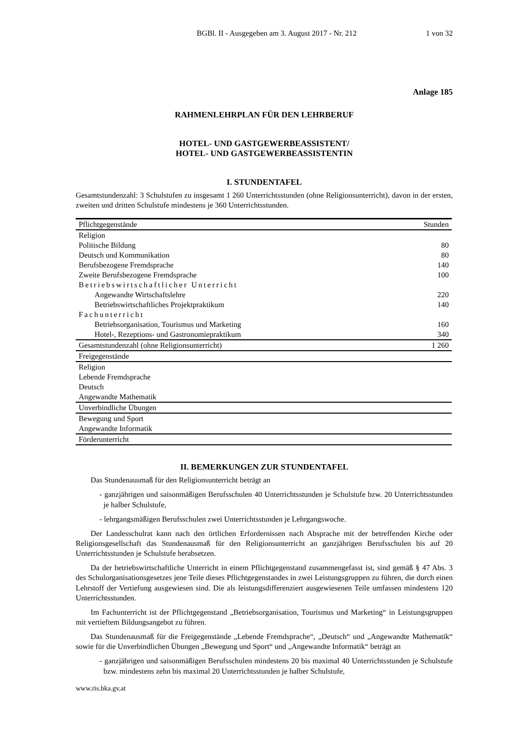BGBl. II - Ausgegeben am 3. August 2017 - Nr. 212 1 von 32
Anlage 185
RAHMENLEHRPLAN FÜR DEN LEHRBERUF
HOTEL- UND GASTGEWERBEASSISTENT/
HOTEL- UND GASTGEWERBEASSISTENTIN
I. STUNDENTAFEL
Gesamtstundenzahl: 3 Schulstufen zu insgesamt 1 260 Unterrichtsstunden (ohne Religionsunterricht), davon in der ersten, zweiten und dritten Schulstufe mindestens je 360 Unterrichtsstunden.
| Pflichtgegenstände | Stunden |
| --- | --- |
| Religion | |
| Politische Bildung | 80 |
| Deutsch und Kommunikation | 80 |
| Berufsbezogene Fremdsprache | 140 |
| Zweite Berufsbezogene Fremdsprache | 100 |
| Betriebswirtschaftlicher Unterricht | |
| Angewandte Wirtschaftslehre | 220 |
| Betriebswirtschaftliches Projektpraktikum | 140 |
| Fachunterricht | |
| Betriebsorganisation, Tourismus und Marketing | 160 |
| Hotel-, Rezeptions- und Gastronomiepraktikum | 340 |
| Gesamtstundenzahl (ohne Religionsunterricht) | 1 260 |
| Freigegenstände | |
| Religion | |
| Lebende Fremdsprache | |
| Deutsch | |
| Angewandte Mathematik | |
| Unverbindliche Übungen | |
| Bewegung und Sport | |
| Angewandte Informatik | |
| Förderunterricht | |
II. BEMERKUNGEN ZUR STUNDENTAFEL
Das Stundenausmaß für den Religionsunterricht beträgt an
- ganzjährigen und saisonmäßigen Berufsschulen 40 Unterrichtsstunden je Schulstufe bzw. 20 Unterrichtsstunden je halber Schulstufe,
- lehrgangsmäßigen Berufsschulen zwei Unterrichtsstunden je Lehrgangswoche.
Der Landesschulrat kann nach den örtlichen Erfordernissen nach Absprache mit der betreffenden Kirche oder Religionsgesellschaft das Stundenausmaß für den Religionsunterricht an ganzjährigen Berufsschulen bis auf 20 Unterrichtsstunden je Schulstufe herabsetzen.
Da der betriebswirtschaftliche Unterricht in einem Pflichtgegenstand zusammengefasst ist, sind gemäß § 47 Abs. 3 des Schulorganisationsgesetzes jene Teile dieses Pflichtgegenstandes in zwei Leistungsgruppen zu führen, die durch einen Lehrstoff der Vertiefung ausgewiesen sind. Die als leistungsdifferenziert ausgewiesenen Teile umfassen mindestens 120 Unterrichtsstunden.
Im Fachunterricht ist der Pflichtgegenstand „Betriebsorganisation, Tourismus und Marketing“ in Leistungsgruppen mit vertieftem Bildungsangebot zu führen.
Das Stundenausmaß für die Freigegenstände „Lebende Fremdsprache“, „Deutsch“ und „Angewandte Mathematik“ sowie für die Unverbindlichen Übungen „Bewegung und Sport“ und „Angewandte Informatik“ beträgt an
- ganzjährigen und saisonmäßigen Berufsschulen mindestens 20 bis maximal 40 Unterrichtsstunden je Schulstufe bzw. mindestens zehn bis maximal 20 Unterrichtsstunden je halber Schulstufe,
www.ris.bka.gv.at